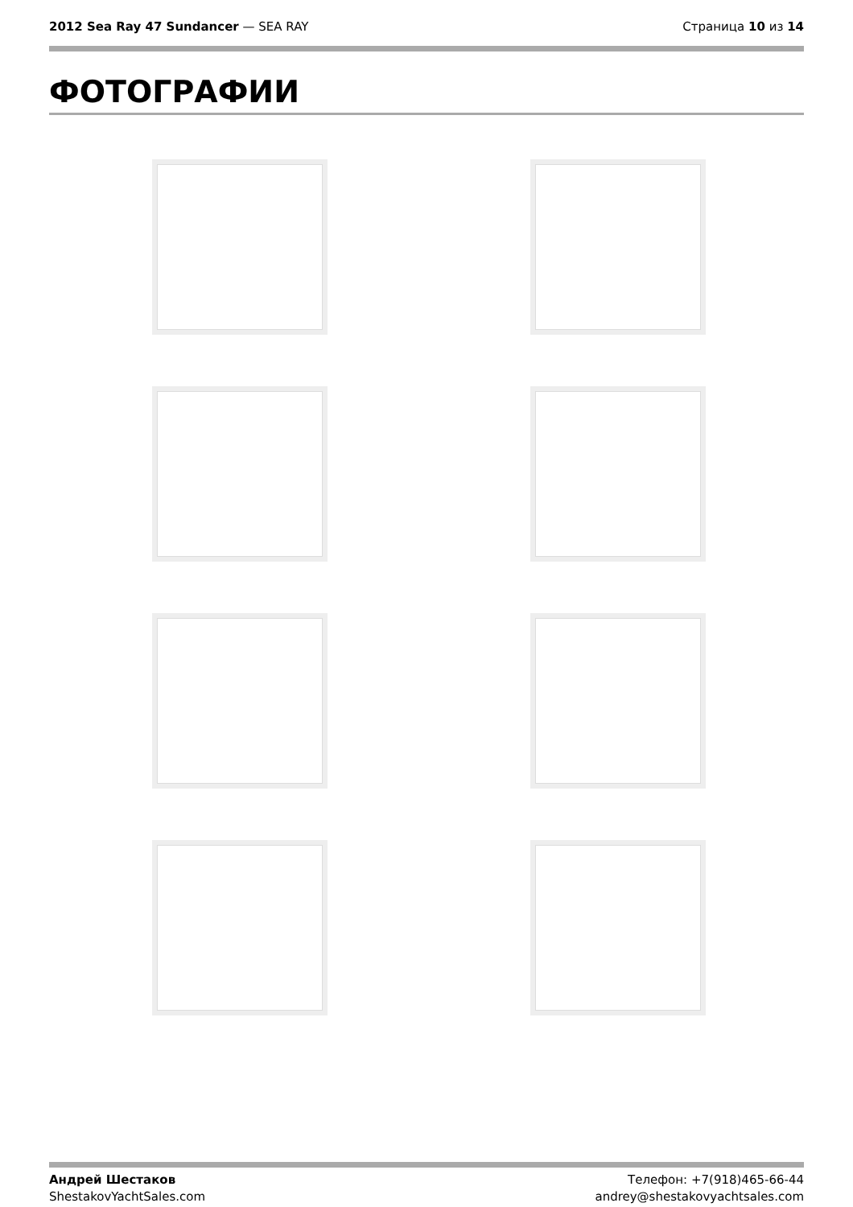2012 Sea Ray 47 Sundancer — SEA RAY
Страница 10 из 14
ФОТОГРАФИИ
Андрей Шестаков
ShestakovYachtSales.com
Телефон: +7(918)465-66-44
andrey@shestakovyachtsales.com